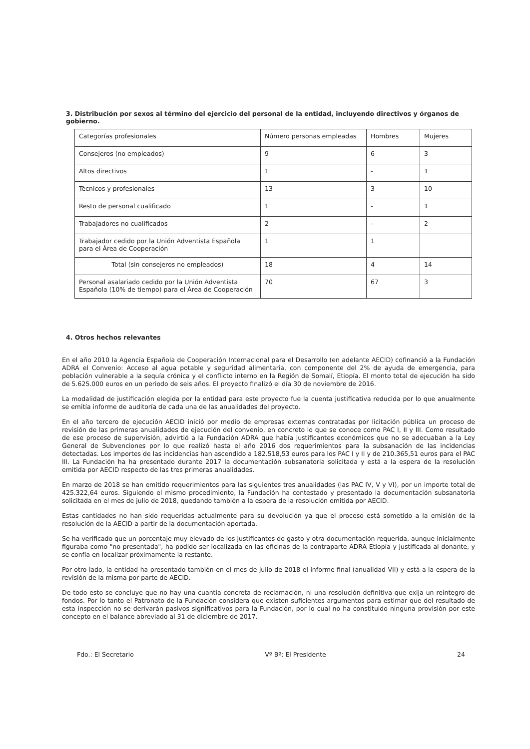3. Distribución por sexos al término del ejercicio del personal de la entidad, incluyendo directivos y órganos de gobierno.
| Categorías profesionales | Número personas empleadas | Hombres | Mujeres |
| Consejeros (no empleados) | 9 | 6 | 3 |
| Altos directivos | 1 | - | 1 |
| Técnicos y profesionales | 13 | 3 | 10 |
| Resto de personal cualificado | 1 | - | 1 |
| Trabajadores no cualificados | 2 | - | 2 |
| Trabajador cedido por la Unión Adventista Española para el Área de Cooperación | 1 | 1 | |
| Total (sin consejeros no empleados) | 18 | 4 | 14 |
| Personal asalariado cedido por la Unión Adventista Española (10% de tiempo) para el Área de Cooperación | 70 | 67 | 3 |
4. Otros hechos relevantes
En el año 2010 la Agencia Española de Cooperación Internacional para el Desarrollo (en adelante AECID) cofinanció a la Fundación ADRA el Convenio: Acceso al agua potable y seguridad alimentaria, con componente del 2% de ayuda de emergencia, para población vulnerable a la sequía crónica y el conflicto interno en la Región de Somalí, Etiopía. El monto total de ejecución ha sido de 5.625.000 euros en un periodo de seis años. El proyecto finalizó el día 30 de noviembre de 2016.
La modalidad de justificación elegida por la entidad para este proyecto fue la cuenta justificativa reducida por lo que anualmente se emitía informe de auditoría de cada una de las anualidades del proyecto.
En el año tercero de ejecución AECID inició por medio de empresas externas contratadas por licitación pública un proceso de revisión de las primeras anualidades de ejecución del convenio, en concreto lo que se conoce como PAC I, II y III. Como resultado de ese proceso de supervisión, advirtió a la Fundación ADRA que había justificantes económicos que no se adecuaban a la Ley General de Subvenciones por lo que realizó hasta el año 2016 dos requerimientos para la subsanación de las incidencias detectadas. Los importes de las incidencias han ascendido a 182.518,53 euros para los PAC I y II y de 210.365,51 euros para el PAC III. La Fundación ha ha presentado durante 2017 la documentación subsanatoria solicitada y está a la espera de la resolución emitida por AECID respecto de las tres primeras anualidades.
En marzo de 2018 se han emitido requerimientos para las siguientes tres anualidades (las PAC IV, V y VI), por un importe total de 425.322,64 euros. Siguiendo el mismo procedimiento, la Fundación ha contestado y presentado la documentación subsanatoria solicitada en el mes de julio de 2018, quedando también a la espera de la resolución emitida por AECID.
Estas cantidades no han sido requeridas actualmente para su devolución ya que el proceso está sometido a la emisión de la resolución de la AECID a partir de la documentación aportada.
Se ha verificado que un porcentaje muy elevado de los justificantes de gasto y otra documentación requerida, aunque inicialmente figuraba como "no presentada", ha podido ser localizada en las oficinas de la contraparte ADRA Etiopía y justificada al donante, y se confía en localizar próximamente la restante.
Por otro lado, la entidad ha presentado también en el mes de julio de 2018 el informe final (anualidad VII) y está a la espera de la revisión de la misma por parte de AECID.
De todo esto se concluye que no hay una cuantía concreta de reclamación, ni una resolución definitiva que exija un reintegro de fondos. Por lo tanto el Patronato de la Fundación considera que existen suficientes argumentos para estimar que del resultado de esta inspección no se derivarán pasivos significativos para la Fundación, por lo cual no ha constituido ninguna provisión por este concepto en el balance abreviado al 31 de diciembre de 2017.
Fdo.: El Secretario Vº Bº: El Presidente 24